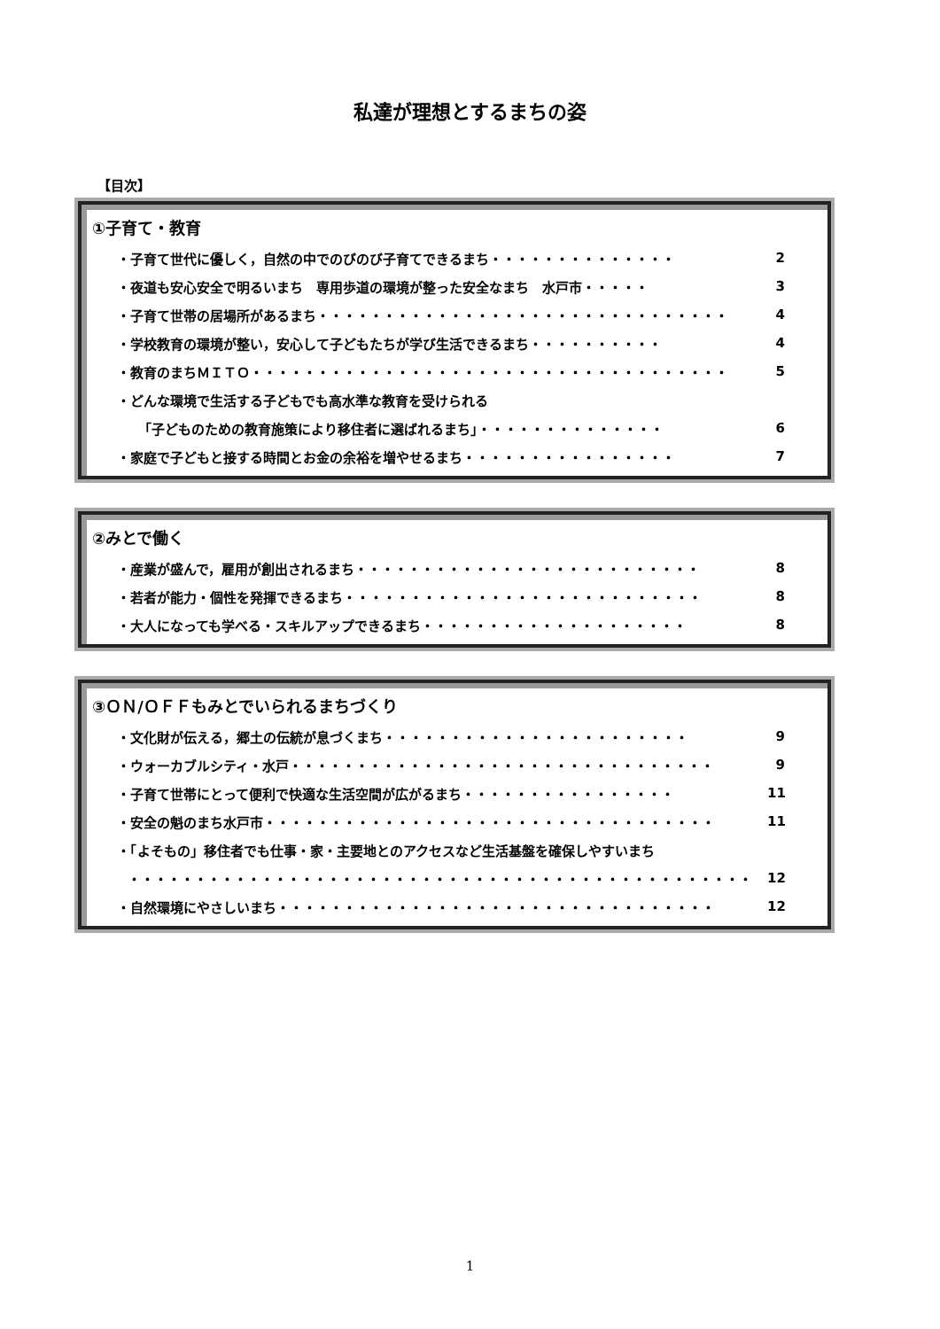私達が理想とするまちの姿
【目次】
①子育て・教育
・子育て世代に優しく，自然の中でのびのび子育てできるまち・・・・・・・・・・・・・・ 2
・夜道も安心安全で明るいまち　専用歩道の環境が整った安全なまち　水戸市・・・・・ 3
・子育て世帯の居場所があるまち・・・・・・・・・・・・・・・・・・・・・・・・・・・・・・・ 4
・学校教育の環境が整い，安心して子どもたちが学び生活できるまち・・・・・・・・・・ 4
・教育のまちＭＩＴＯ・・・・・・・・・・・・・・・・・・・・・・・・・・・・・・・・・・・・ 5
・どんな環境で生活する子どもでも高水準な教育を受けられる
「子どものための教育施策により移住者に選ばれるまち」・・・・・・・・・・・・・・ 6
・家庭で子どもと接する時間とお金の余裕を増やせるまち・・・・・・・・・・・・・・・・ 7
②みとで働く
・産業が盛んで，雇用が創出されるまち・・・・・・・・・・・・・・・・・・・・・・・・・・ 8
・若者が能力・個性を発揮できるまち・・・・・・・・・・・・・・・・・・・・・・・・・・・ 8
・大人になっても学べる・スキルアップできるまち・・・・・・・・・・・・・・・・・・・・ 8
③ＯＮ/ＯＦＦもみとでいられるまちづくり
・文化財が伝える，郷土の伝統が息づくまち・・・・・・・・・・・・・・・・・・・・・・・ 9
・ウォーカブルシティ・水戸・・・・・・・・・・・・・・・・・・・・・・・・・・・・・・・・ 9
・子育て世帯にとって便利で快適な生活空間が広がるまち・・・・・・・・・・・・・・・・ 11
・安全の魁のまち水戸市・・・・・・・・・・・・・・・・・・・・・・・・・・・・・・・・・・ 11
・「よそもの」移住者でも仕事・家・主要地とのアクセスなど生活基盤を確保しやすいまち
・・・・・・・・・・・・・・・・・・・・・・・・・・・・・・・・・・・・・・・・・・・・・・・ 12
・自然環境にやさしいまち・・・・・・・・・・・・・・・・・・・・・・・・・・・・・・・・・ 12
1